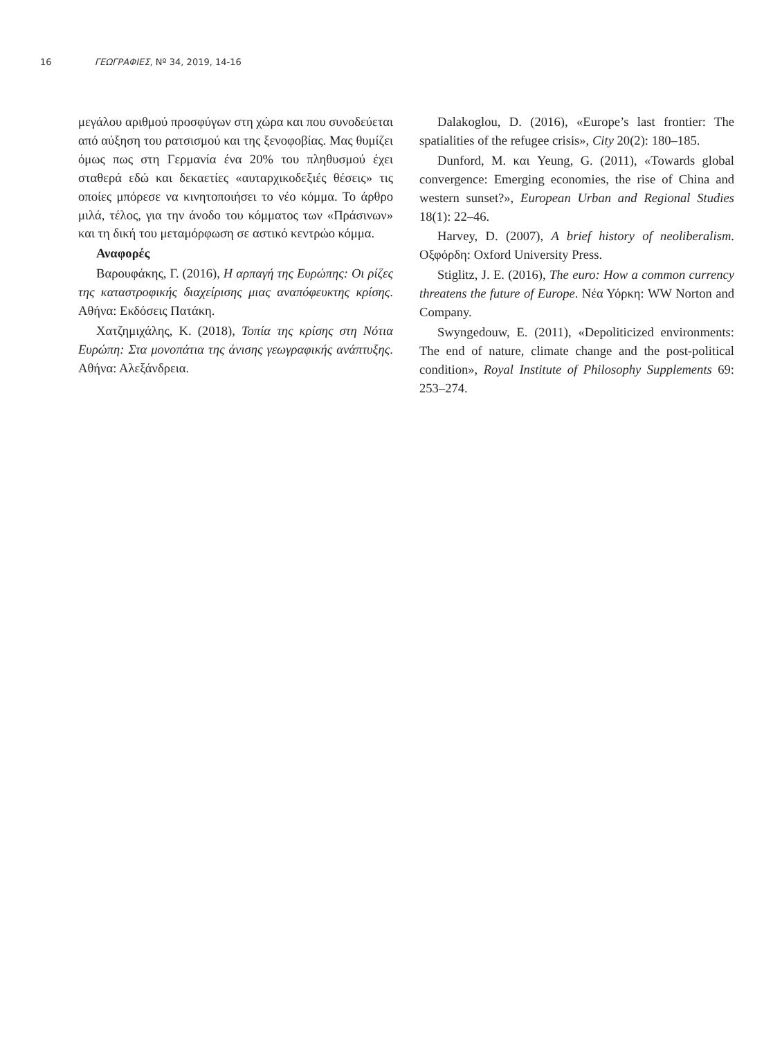16 ΓΕΩΓΡΑΦΙΕΣ, Nº 34, 2019, 14-16
μεγάλου αριθμού προσφύγων στη χώρα και που συνοδεύεται από αύξηση του ρατσισμού και της ξενοφοβίας. Μας θυμίζει όμως πως στη Γερμανία ένα 20% του πληθυσμού έχει σταθερά εδώ και δεκαετίες «αυταρχικοδεξιές θέσεις» τις οποίες μπόρεσε να κινητοποιήσει το νέο κόμμα. Το άρθρο μιλά, τέλος, για την άνοδο του κόμματος των «Πράσινων» και τη δική του μεταμόρφωση σε αστικό κεντρώο κόμμα.
Αναφορές
Βαρουφάκης, Γ. (2016), Η αρπαγή της Ευρώπης: Οι ρίζες της καταστροφικής διαχείρισης μιας αναπόφευκτης κρίσης. Αθήνα: Εκδόσεις Πατάκη.
Χατζημιχάλης, Κ. (2018), Τοπία της κρίσης στη Νότια Ευρώπη: Στα μονοπάτια της άνισης γεωγραφικής ανάπτυξης. Αθήνα: Αλεξάνδρεια.
Dalakoglou, D. (2016), «Europe’s last frontier: The spatialities of the refugee crisis», City 20(2): 180–185.
Dunford, M. και Yeung, G. (2011), «Towards global convergence: Emerging economies, the rise of China and western sunset?», European Urban and Regional Studies 18(1): 22–46.
Harvey, D. (2007), A brief history of neoliberalism. Οξφόρδη: Oxford University Press.
Stiglitz, J. E. (2016), The euro: How a common currency threatens the future of Europe. Νέα Υόρκη: WW Norton and Company.
Swyngedouw, E. (2011), «Depoliticized environments: The end of nature, climate change and the post-political condition», Royal Institute of Philosophy Supplements 69: 253–274.